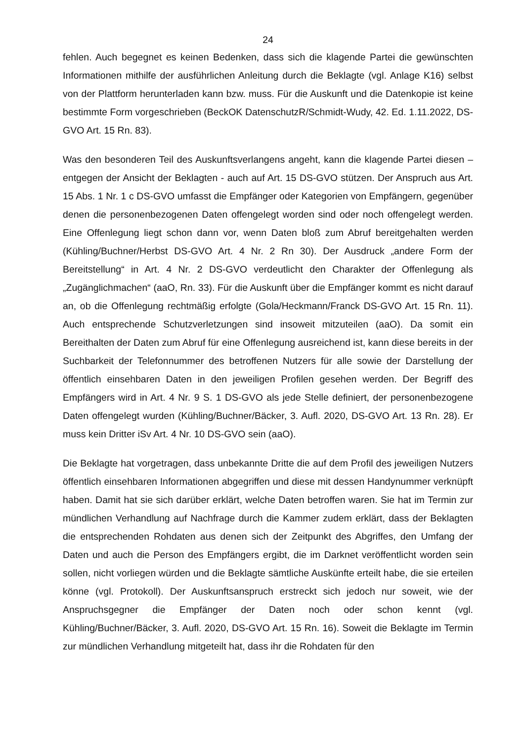24
fehlen. Auch begegnet es keinen Bedenken, dass sich die klagende Partei die gewünschten Informationen mithilfe der ausführlichen Anleitung durch die Beklagte (vgl. Anlage K16) selbst von der Plattform herunterladen kann bzw. muss. Für die Auskunft und die Datenkopie ist keine bestimmte Form vorgeschrieben (BeckOK DatenschutzR/Schmidt-Wudy, 42. Ed. 1.11.2022, DS-GVO Art. 15 Rn. 83).
Was den besonderen Teil des Auskunftsverlangens angeht, kann die klagende Partei diesen – entgegen der Ansicht der Beklagten - auch auf Art. 15 DS-GVO stützen. Der Anspruch aus Art. 15 Abs. 1 Nr. 1 c DS-GVO umfasst die Empfänger oder Kategorien von Empfängern, gegenüber denen die personenbezogenen Daten offengelegt worden sind oder noch offengelegt werden. Eine Offenlegung liegt schon dann vor, wenn Daten bloß zum Abruf bereitgehalten werden (Kühling/Buchner/Herbst DS-GVO Art. 4 Nr. 2 Rn 30). Der Ausdruck „andere Form der Bereitstellung“ in Art. 4 Nr. 2 DS-GVO verdeutlicht den Charakter der Offenlegung als „Zugänglichmachen“ (aaO, Rn. 33). Für die Auskunft über die Empfänger kommt es nicht darauf an, ob die Offenlegung rechtmäßig erfolgte (Gola/Heckmann/Franck DS-GVO Art. 15 Rn. 11). Auch entsprechende Schutzverletzungen sind insoweit mitzuteilen (aaO). Da somit ein Bereithalten der Daten zum Abruf für eine Offenlegung ausreichend ist, kann diese bereits in der Suchbarkeit der Telefonnummer des betroffenen Nutzers für alle sowie der Darstellung der öffentlich einsehbaren Daten in den jeweiligen Profilen gesehen werden. Der Begriff des Empfängers wird in Art. 4 Nr. 9 S. 1 DS-GVO als jede Stelle definiert, der personenbezogene Daten offengelegt wurden (Kühling/Buchner/Bäcker, 3. Aufl. 2020, DS-GVO Art. 13 Rn. 28). Er muss kein Dritter iSv Art. 4 Nr. 10 DS-GVO sein (aaO).
Die Beklagte hat vorgetragen, dass unbekannte Dritte die auf dem Profil des jeweiligen Nutzers öffentlich einsehbaren Informationen abgegriffen und diese mit dessen Handynummer verknüpft haben. Damit hat sie sich darüber erklärt, welche Daten betroffen waren. Sie hat im Termin zur mündlichen Verhandlung auf Nachfrage durch die Kammer zudem erklärt, dass der Beklagten die entsprechenden Rohdaten aus denen sich der Zeitpunkt des Abgriffes, den Umfang der Daten und auch die Person des Empfängers ergibt, die im Darknet veröffentlicht worden sein sollen, nicht vorliegen würden und die Beklagte sämtliche Auskünfte erteilt habe, die sie erteilen könne (vgl. Protokoll). Der Auskunftsanspruch erstreckt sich jedoch nur soweit, wie der Anspruchsgegner die Empfänger der Daten noch oder schon kennt (vgl. Kühling/Buchner/Bäcker, 3. Aufl. 2020, DS-GVO Art. 15 Rn. 16). Soweit die Beklagte im Termin zur mündlichen Verhandlung mitgeteilt hat, dass ihr die Rohdaten für den